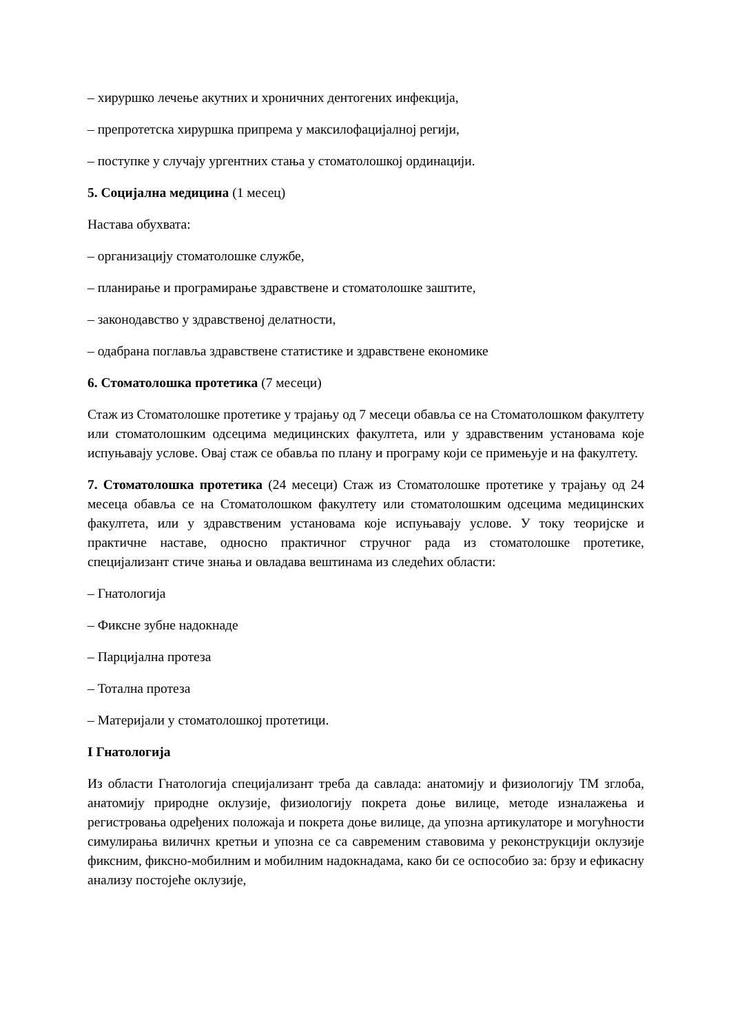– хируршко лечење акутних и хроничних дентогених инфекција,
– препротетска хируршка припрема у максилофацијалној регији,
– поступке у случају ургентних стања у стоматолошкој ординацији.
5. Социјална медицина (1 месец)
Настава обухвата:
– организацију стоматолошке службе,
– планирање и програмирање здравствене и стоматолошке заштите,
– законодавство у здравственој делатности,
– одабрана поглавља здравствене статистике и здравствене економике
6. Стоматолошка протетика (7 месеци)
Стаж из Стоматолошке протетике у трајању од 7 месеци обавља се на Стоматолошком факултету или стоматолошким одсецима медицинских факултета, или у здравственим установама које испуњавају услове. Овај стаж се обавља по плану и програму који се примењује и на факултету.
7. Стоматолошка протетика (24 месеци) Стаж из Стоматолошке протетике у трајању од 24 месеца обавља се на Стоматолошком факултету или стоматолошким одсецима медицинских факултета, или у здравственим установама које испуњавају услове. У току теоријске и практичне наставе, односно практичног стручног рада из стоматолошке протетике, специјализант стиче знања и овладава вештинама из следећих области:
– Гнатологија
– Фиксне зубне надокнаде
– Парцијална протеза
– Тотална протеза
– Материјали у стоматолошкој протетици.
I Гнатологија
Из области Гнатологија специјализант треба да савлада: анатомију и физиологију ТМ зглоба, анатомију природне оклузије, физиологију покрета доње вилице, методе изналажења и регистровања одређених положаја и покрета доње вилице, да упозна артикулаторе и могућности симулирања виличнх кретњи и упозна се са савременим ставовима у реконструкцији оклузије фиксним, фиксно-мобилним и мобилним надокнадама, како би се оспособио за: брзу и ефикасну анализу постојеће оклузије,